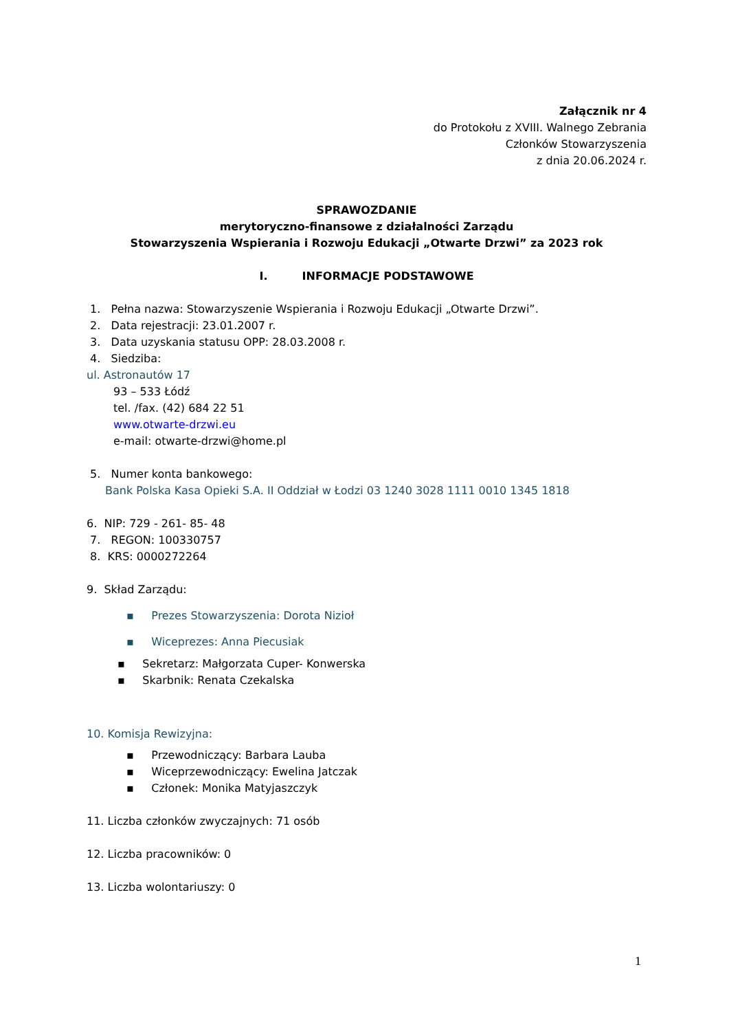Załącznik nr 4
do Protokołu z XVIII. Walnego Zebrania
Członków Stowarzyszenia
z dnia 20.06.2024 r.
SPRAWOZDANIE
merytoryczno-finansowe z działalności Zarządu
Stowarzyszenia Wspierania i Rozwoju Edukacji „Otwarte Drzwi” za 2023 rok
I. INFORMACJE PODSTAWOWE
1. Pełna nazwa: Stowarzyszenie Wspierania i Rozwoju Edukacji „Otwarte Drzwi”.
2. Data rejestracji: 23.01.2007 r.
3. Data uzyskania statusu OPP: 28.03.2008 r.
4. Siedziba:
ul. Astronautów 17
93 – 533 Łódź
tel. /fax. (42) 684 22 51
www.otwarte-drzwi.eu
e-mail: otwarte-drzwi@home.pl
5. Numer konta bankowego:
Bank Polska Kasa Opieki S.A. II Oddział w Łodzi 03 1240 3028 1111 0010 1345 1818
6. NIP: 729 - 261- 85- 48
7. REGON: 100330757
8. KRS: 0000272264
9. Skład Zarządu:
▪ Prezes Stowarzyszenia: Dorota Nizioł
▪ Wiceprezes: Anna Piecusiak
▪ Sekretarz: Małgorzata Cuper- Konwerska
▪ Skarbnik: Renata Czekalska
10. Komisja Rewizyjna:
▪ Przewodniczący: Barbara Lauba
▪ Wiceprzewodniczący: Ewelina Jatczak
▪ Członek: Monika Matyjaszczyk
11. Liczba członków zwyczajnych: 71 osób
12. Liczba pracowników: 0
13. Liczba wolontariuszy: 0
1